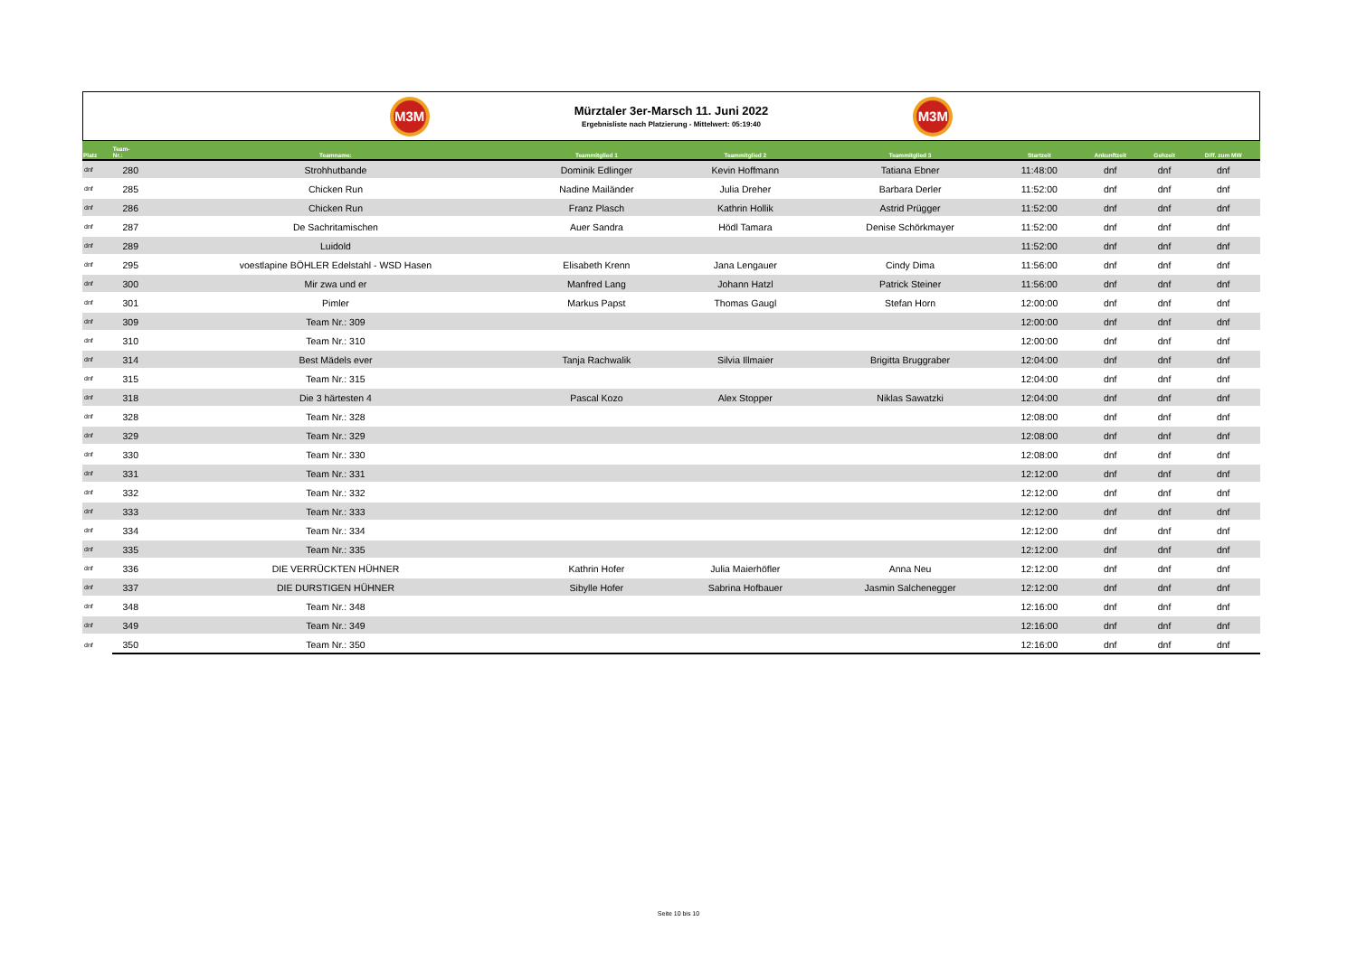M3M
Mürztaler 3er-Marsch 11. Juni 2022
Ergebnisliste nach Platzierung - Mittelwert: 05:19:40
M3M
| Platz | Team- Nr.: | Teamname: | Teammitglied 1 | Teammitglied 2 | Teammitglied 3 | Startzeit | Ankunftzeit | Gehzeit | Diff. zum MW |
| --- | --- | --- | --- | --- | --- | --- | --- | --- | --- |
| dnf | 280 | Strohhutbande | Dominik Edlinger | Kevin Hoffmann | Tatiana Ebner | 11:48:00 | dnf | dnf | dnf |
| dnf | 285 | Chicken Run | Nadine Mailänder | Julia Dreher | Barbara Derler | 11:52:00 | dnf | dnf | dnf |
| dnf | 286 | Chicken Run | Franz Plasch | Kathrin Hollik | Astrid Prügger | 11:52:00 | dnf | dnf | dnf |
| dnf | 287 | De Sachritamischen | Auer Sandra | Hödl Tamara | Denise Schörkmayer | 11:52:00 | dnf | dnf | dnf |
| dnf | 289 | Luidold | | | | 11:52:00 | dnf | dnf | dnf |
| dnf | 295 | voestlapine BÖHLER Edelstahl - WSD Hasen | Elisabeth Krenn | Jana Lengauer | Cindy Dima | 11:56:00 | dnf | dnf | dnf |
| dnf | 300 | Mir zwa und er | Manfred Lang | Johann Hatzl | Patrick Steiner | 11:56:00 | dnf | dnf | dnf |
| dnf | 301 | Pimler | Markus Papst | Thomas Gaugl | Stefan Horn | 12:00:00 | dnf | dnf | dnf |
| dnf | 309 | Team Nr.: 309 | | | | 12:00:00 | dnf | dnf | dnf |
| dnf | 310 | Team Nr.: 310 | | | | 12:00:00 | dnf | dnf | dnf |
| dnf | 314 | Best Mädels ever | Tanja Rachwalik | Silvia Illmaier | Brigitta Bruggraber | 12:04:00 | dnf | dnf | dnf |
| dnf | 315 | Team Nr.: 315 | | | | 12:04:00 | dnf | dnf | dnf |
| dnf | 318 | Die 3 härtesten 4 | Pascal Kozo | Alex Stopper | Niklas Sawatzki | 12:04:00 | dnf | dnf | dnf |
| dnf | 328 | Team Nr.: 328 | | | | 12:08:00 | dnf | dnf | dnf |
| dnf | 329 | Team Nr.: 329 | | | | 12:08:00 | dnf | dnf | dnf |
| dnf | 330 | Team Nr.: 330 | | | | 12:08:00 | dnf | dnf | dnf |
| dnf | 331 | Team Nr.: 331 | | | | 12:12:00 | dnf | dnf | dnf |
| dnf | 332 | Team Nr.: 332 | | | | 12:12:00 | dnf | dnf | dnf |
| dnf | 333 | Team Nr.: 333 | | | | 12:12:00 | dnf | dnf | dnf |
| dnf | 334 | Team Nr.: 334 | | | | 12:12:00 | dnf | dnf | dnf |
| dnf | 335 | Team Nr.: 335 | | | | 12:12:00 | dnf | dnf | dnf |
| dnf | 336 | DIE VERRÜCKTEN HÜHNER | Kathrin Hofer | Julia Maierhöfler | Anna Neu | 12:12:00 | dnf | dnf | dnf |
| dnf | 337 | DIE DURSTIGEN HÜHNER | Sibylle Hofer | Sabrina Hofbauer | Jasmin Salchenegger | 12:12:00 | dnf | dnf | dnf |
| dnf | 348 | Team Nr.: 348 | | | | 12:16:00 | dnf | dnf | dnf |
| dnf | 349 | Team Nr.: 349 | | | | 12:16:00 | dnf | dnf | dnf |
| dnf | 350 | Team Nr.: 350 | | | | 12:16:00 | dnf | dnf | dnf |
Seite 10 bis 10